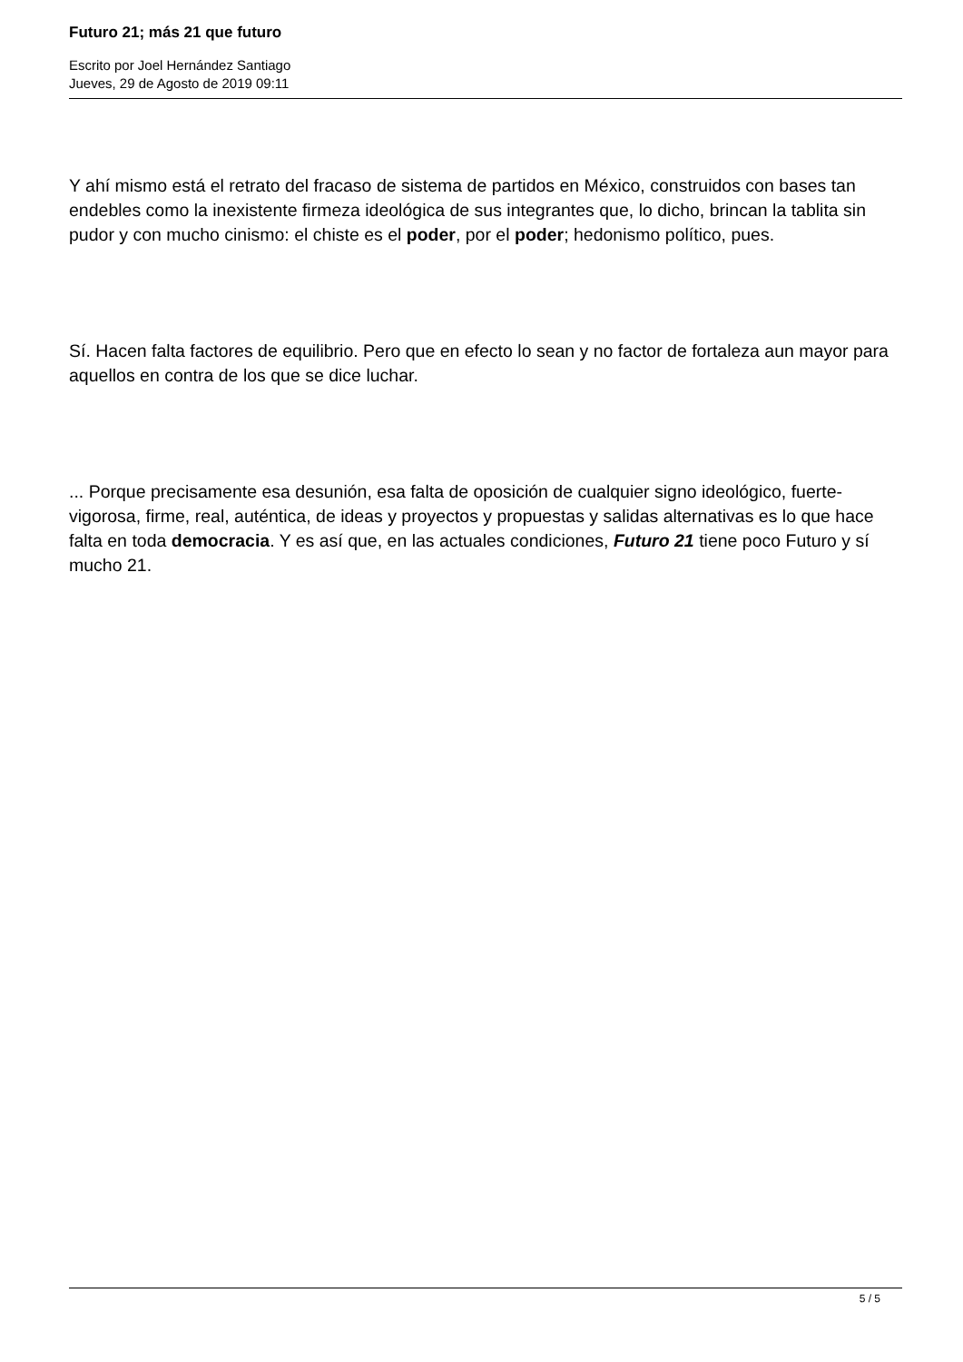Futuro 21; más 21 que futuro
Escrito por Joel Hernández Santiago
Jueves, 29 de Agosto de 2019 09:11
Y ahí mismo está el retrato del fracaso de sistema de partidos en México, construidos con bases tan endebles como la inexistente firmeza ideológica de sus integrantes que, lo dicho, brincan la tablita sin pudor y con mucho cinismo: el chiste es el poder, por el poder; hedonismo político, pues.
Sí. Hacen falta factores de equilibrio. Pero que en efecto lo sean y no factor de fortaleza aun mayor para aquellos en contra de los que se dice luchar.
... Porque precisamente esa desunión, esa falta de oposición de cualquier signo ideológico, fuerte-vigorosa, firme, real, auténtica, de ideas y proyectos y propuestas y salidas alternativas es lo que hace falta en toda democracia. Y es así que, en las actuales condiciones, Futuro 21 tiene poco Futuro y sí mucho 21.
5 / 5